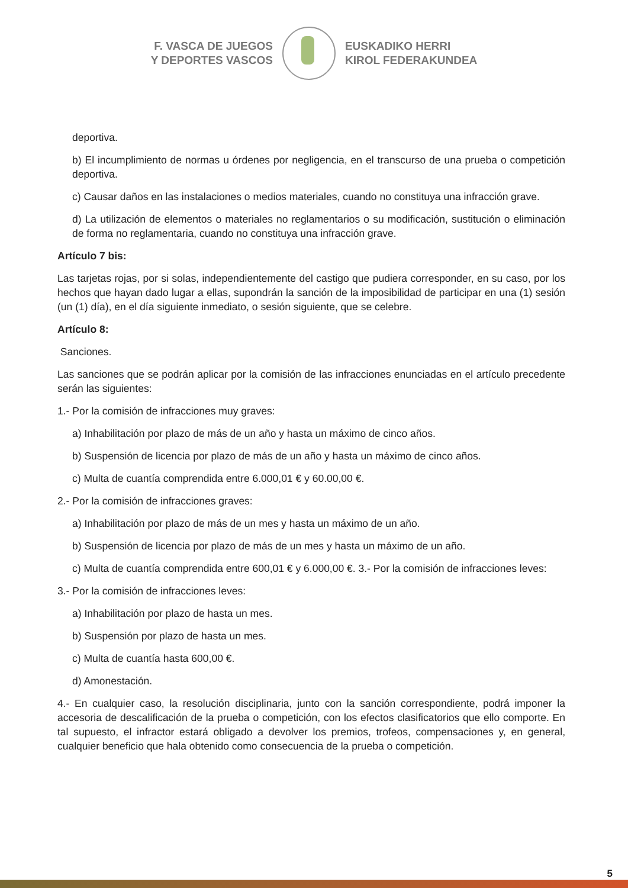F. VASCA DE JUEGOS
Y DEPORTES VASCOS
EUSKADIKO HERRI
KIROL FEDERAKUNDEA
deportiva.
b) El incumplimiento de normas u órdenes por negligencia, en el transcurso de una prueba o competición deportiva.
c) Causar daños en las instalaciones o medios materiales, cuando no constituya una infracción grave.
d) La utilización de elementos o materiales no reglamentarios o su modificación, sustitución o eliminación de forma no reglamentaria, cuando no constituya una infracción grave.
Artículo 7 bis:
Las tarjetas rojas, por si solas, independientemente del castigo que pudiera corresponder, en su caso, por los hechos que hayan dado lugar a ellas, supondrán la sanción de la imposibilidad de participar en una (1) sesión (un (1) día), en el día siguiente inmediato, o sesión siguiente, que se celebre.
Artículo 8:
Sanciones.
Las sanciones que se podrán aplicar por la comisión de las infracciones enunciadas en el artículo precedente serán las siguientes:
1.- Por la comisión de infracciones muy graves:
a) Inhabilitación por plazo de más de un año y hasta un máximo de cinco años.
b) Suspensión de licencia por plazo de más de un año y hasta un máximo de cinco años.
c) Multa de cuantía comprendida entre 6.000,01 € y 60.00,00 €.
2.- Por la comisión de infracciones graves:
a) Inhabilitación por plazo de más de un mes y hasta un máximo de un año.
b) Suspensión de licencia por plazo de más de un mes y hasta un máximo de un año.
c) Multa de cuantía comprendida entre 600,01 € y 6.000,00 €. 3.- Por la comisión de infracciones leves:
3.- Por la comisión de infracciones leves:
a) Inhabilitación por plazo de hasta un mes.
b) Suspensión por plazo de hasta un mes.
c) Multa de cuantía hasta 600,00 €.
d) Amonestación.
4.- En cualquier caso, la resolución disciplinaria, junto con la sanción correspondiente, podrá imponer la accesoria de descalificación de la prueba o competición, con los efectos clasificatorios que ello comporte. En tal supuesto, el infractor estará obligado a devolver los premios, trofeos, compensaciones y, en general, cualquier beneficio que hala obtenido como consecuencia de la prueba o competición.
5